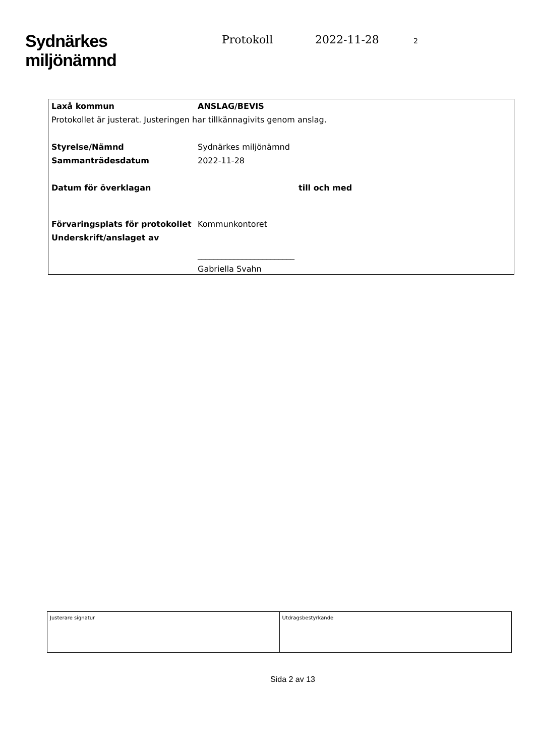Sydnärkes
miljönämnd
Protokoll 2022-11-28 2
| Laxå kommun | ANSLAG/BEVIS |
| Protokollet är justerat. Justeringen har tillkännagivits genom anslag. | |
| Styrelse/Nämnd | Sydnärkes miljönämnd |
| Sammanträdesdatum | 2022-11-28 |
| Datum för överklagan | till och med |
| Förvaringsplats för protokollet | Kommunkontoret |
| Underskrift/anslaget av | |
| | ________________________ |
| | Gabriella Svahn |
| Justerare signatur | Utdragsbestyrkande |
Sida 2 av 13